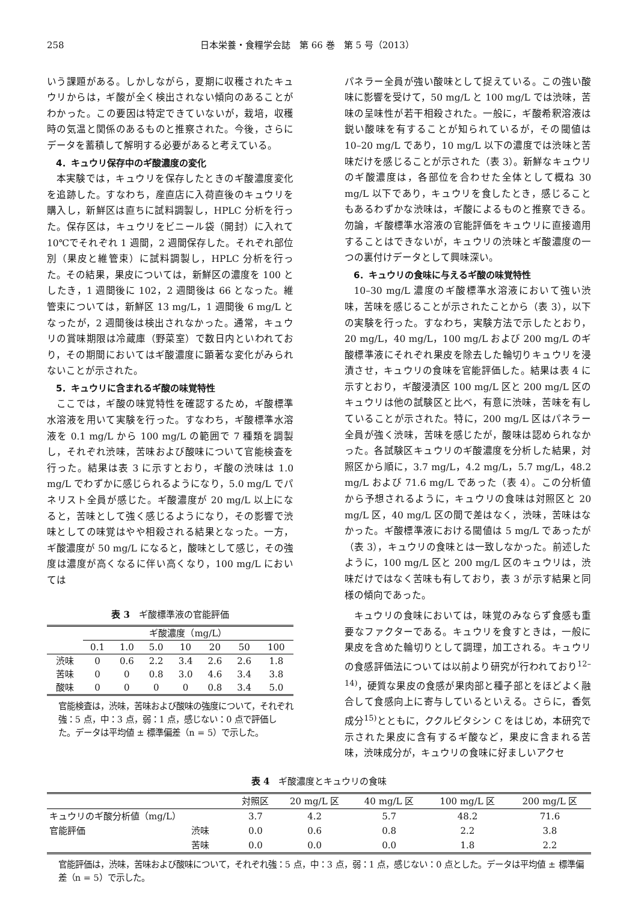258 日本栄養・食糧学会誌　第 66 巻　第 5 号（2013）
いう課題がある。しかしながら，夏期に収穫されたキュウリからは，ギ酸が全く検出されない傾向のあることがわかった。この要因は特定できていないが，栽培，収穫時の気温と関係のあるものと推察された。今後，さらにデータを蓄積して解明する必要があると考えている。
4．キュウリ保存中のギ酸濃度の変化
本実験では，キュウリを保存したときのギ酸濃度変化を追跡した。すなわち，産直店に入荷直後のキュウリを購入し，新鮮区は直ちに試料調製し，HPLC 分析を行った。保存区は，キュウリをビニール袋（開封）に入れて 10℃でそれぞれ 1 週間，2 週間保存した。それぞれ部位別（果皮と維管束）に試料調製し，HPLC 分析を行った。その結果，果皮については，新鮮区の濃度を 100 としたき，1 週間後に 102，2 週間後は 66 となった。維管束については，新鮮区 13 mg/L，1 週間後 6 mg/L となったが，2 週間後は検出されなかった。通常，キュウリの賞味期限は冷蔵庫（野菜室）で数日内といわれており，その期間においてはギ酸濃度に顕著な変化がみられないことが示された。
5．キュウリに含まれるギ酸の味覚特性
ここでは，ギ酸の味覚特性を確認するため，ギ酸標準水溶液を用いて実験を行った。すなわち，ギ酸標準水溶液を 0.1 mg/L から 100 mg/L の範囲で 7 種類を調製し，それぞれ渋味，苦味および酸味について官能検査を行った。結果は表 3 に示すとおり，ギ酸の渋味は 1.0 mg/L でわずかに感じられるようになり，5.0 mg/L でパネリスト全員が感じた。ギ酸濃度が 20 mg/L 以上になると，苦味として強く感じるようになり，その影響で渋味としての味覚はやや相殺される結果となった。一方，ギ酸濃度が 50 mg/L になると，酸味として感じ，その強度は濃度が高くなるに伴い高くなり，100 mg/L においては
表 3　ギ酸標準液の官能評価
| | ギ酸濃度（mg/L） | | | | | | |
| --- | --- | --- | --- | --- | --- | --- | --- |
| | 0.1 | 1.0 | 5.0 | 10 | 20 | 50 | 100 |
| 渋味 | 0 | 0.6 | 2.2 | 3.4 | 2.6 | 2.6 | 1.8 |
| 苦味 | 0 | 0 | 0.8 | 3.0 | 4.6 | 3.4 | 3.8 |
| 酸味 | 0 | 0 | 0 | 0 | 0.8 | 3.4 | 5.0 |
官能検査は，渋味，苦味および酸味の強度について，それぞれ強：5 点，中：3 点，弱：1 点，感じない：0 点で評価した。データは平均値 ± 標準偏差（n = 5）で示した。
パネラー全員が強い酸味として捉えている。この強い酸味に影響を受けて，50 mg/L と 100 mg/L では渋味，苦味の呈味性が若干相殺された。一般に，ギ酸希釈溶液は鋭い酸味を有することが知られているが，その閾値は 10–20 mg/L であり，10 mg/L 以下の濃度では渋味と苦味だけを感じることが示された（表 3）。新鮮なキュウリのギ酸濃度は，各部位を合わせた全体として概ね 30 mg/L 以下であり，キュウリを食したとき，感じることもあるわずかな渋味は，ギ酸によるものと推察できる。勿論，ギ酸標準水溶液の官能評価をキュウリに直接適用することはできないが，キュウリの渋味とギ酸濃度の一つの裏付けデータとして興味深い。
6．キュウリの食味に与えるギ酸の味覚特性
10–30 mg/L 濃度のギ酸標準水溶液において強い渋味，苦味を感じることが示されたことから（表 3），以下の実験を行った。すなわち，実験方法で示したとおり，20 mg/L，40 mg/L，100 mg/L および 200 mg/L のギ酸標準液にそれぞれ果皮を除去した輪切りキュウリを浸漬させ，キュウリの食味を官能評価した。結果は表 4 に示すとおり，ギ酸浸漬区 100 mg/L 区と 200 mg/L 区のキュウリは他の試験区と比べ，有意に渋味，苦味を有していることが示された。特に，200 mg/L 区はパネラー全員が強く渋味，苦味を感じたが，酸味は認められなかった。各試験区キュウリのギ酸濃度を分析した結果，対照区から順に，3.7 mg/L，4.2 mg/L，5.7 mg/L，48.2 mg/L および 71.6 mg/L であった（表 4）。この分析値から予想されるように，キュウリの食味は対照区と 20 mg/L 区，40 mg/L 区の間で差はなく，渋味，苦味はなかった。ギ酸標準液における閾値は 5 mg/L であったが（表 3），キュウリの食味とは一致しなかった。前述したように，100 mg/L 区と 200 mg/L 区のキュウリは，渋味だけではなく苦味も有しており，表 3 が示す結果と同様の傾向であった。
キュウリの食味においては，味覚のみならず食感も重要なファクターである。キュウリを食すときは，一般に果皮を含めた輪切りとして調理，加工される。キュウリの食感評価法については以前より研究が行われており<sup>12–14)</sup>，硬質な果皮の食感が果肉部と種子部とをほどよく融合して食感向上に寄与しているといえる。さらに，香気成分<sup>15)</sup>とともに，ククルビタシン C をはじめ，本研究で示された果皮に含有するギ酸など，果皮に含まれる苦味，渋味成分が，キュウリの食味に好ましいアクセ
表 4　ギ酸濃度とキュウリの食味
| | | 対照区 | 20 mg/L 区 | 40 mg/L 区 | 100 mg/L 区 | 200 mg/L 区 |
| --- | --- | --- | --- | --- | --- | --- |
| キュウリのギ酸分析値（mg/L） | | 3.7 | 4.2 | 5.7 | 48.2 | 71.6 |
| 官能評価 | 渋味 | 0.0 | 0.6 | 0.8 | 2.2 | 3.8 |
| | 苦味 | 0.0 | 0.0 | 0.0 | 1.8 | 2.2 |
官能評価は，渋味，苦味および酸味について，それぞれ強：5 点，中：3 点，弱：1 点，感じない：0 点とした。データは平均値 ± 標準偏差（n = 5）で示した。